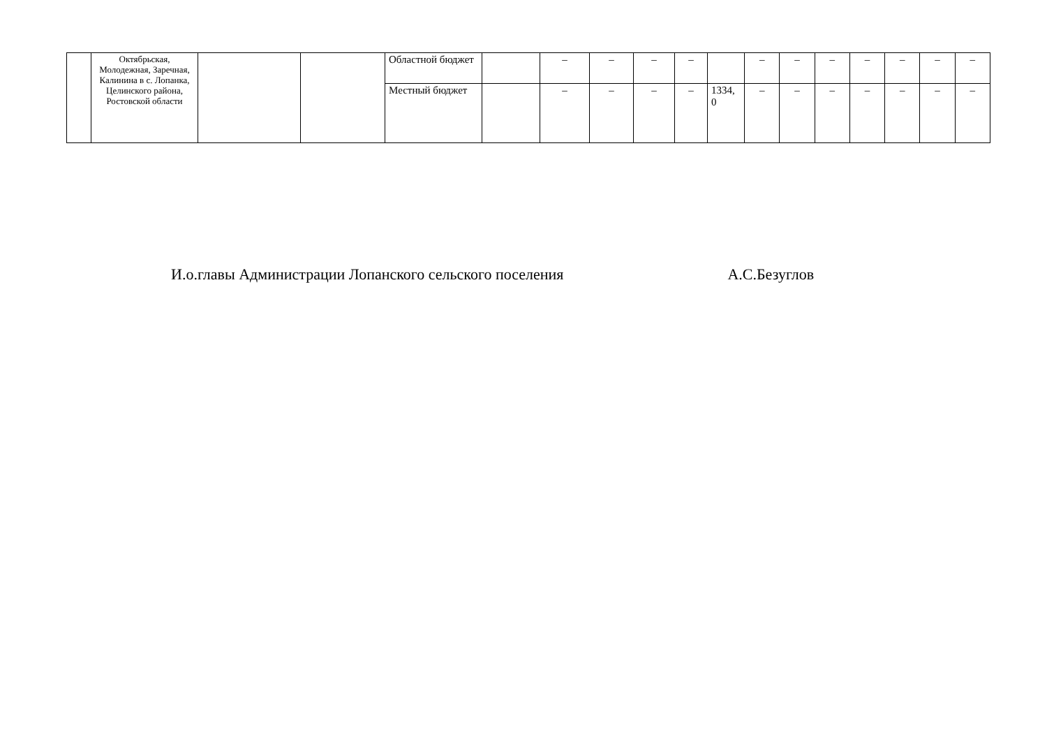| | Октябрьская, Молодежная, Заречная, Калинина в с. Лопанка, Целинского района, Ростовской области | | | Областной бюджет | | – | – | – | – | | – | – | – | – | – | – | – |
| | | | | Местный бюджет | | – | – | – | – | 1334, 0 | – | – | – | – | – | – | – |
И.о.главы Администрации Лопанского сельского поселения А.С.Безуглов